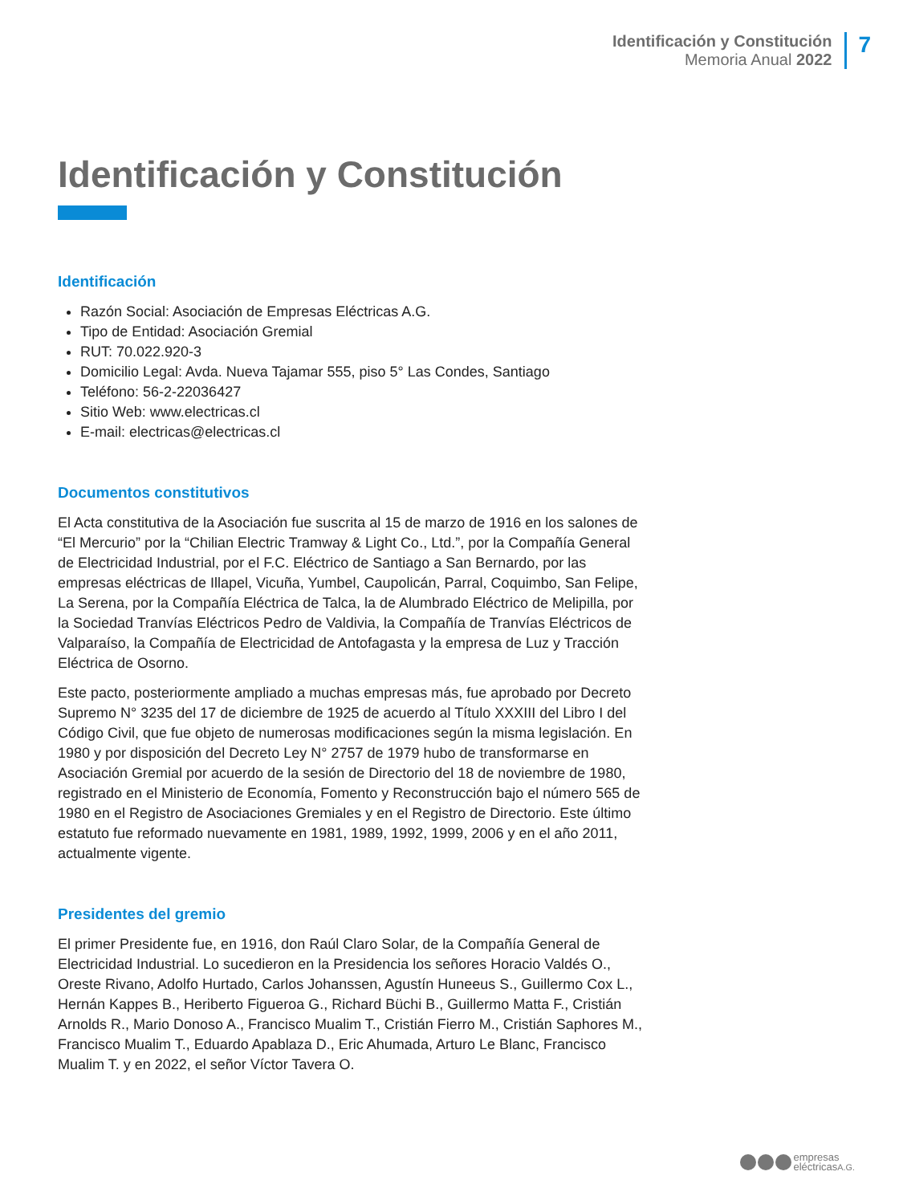Identificación y Constitución
Memoria Anual 2022
7
Identificación y Constitución
Identificación
Razón Social: Asociación de Empresas Eléctricas A.G.
Tipo de Entidad: Asociación Gremial
RUT: 70.022.920-3
Domicilio Legal: Avda. Nueva Tajamar 555, piso 5° Las Condes, Santiago
Teléfono: 56-2-22036427
Sitio Web: www.electricas.cl
E-mail: electricas@electricas.cl
Documentos constitutivos
El Acta constitutiva de la Asociación fue suscrita al 15 de marzo de 1916 en los salones de “El Mercurio” por la “Chilian Electric Tramway & Light Co., Ltd.”, por la Compañía General de Electricidad Industrial, por el F.C. Eléctrico de Santiago a San Bernardo, por las empresas eléctricas de Illapel, Vicuña, Yumbel, Caupolicán, Parral, Coquimbo, San Felipe, La Serena, por la Compañía Eléctrica de Talca, la de Alumbrado Eléctrico de Melipilla, por la Sociedad Tranvías Eléctricos Pedro de Valdivia, la Compañía de Tranvías Eléctricos de Valparaíso, la Compañía de Electricidad de Antofagasta y la empresa de Luz y Tracción Eléctrica de Osorno.
Este pacto, posteriormente ampliado a muchas empresas más, fue aprobado por Decreto Supremo N° 3235 del 17 de diciembre de 1925 de acuerdo al Título XXXIII del Libro I del Código Civil, que fue objeto de numerosas modificaciones según la misma legislación. En 1980 y por disposición del Decreto Ley N° 2757 de 1979 hubo de transformarse en Asociación Gremial por acuerdo de la sesión de Directorio del 18 de noviembre de 1980, registrado en el Ministerio de Economía, Fomento y Reconstrucción bajo el número 565 de 1980 en el Registro de Asociaciones Gremiales y en el Registro de Directorio. Este último estatuto fue reformado nuevamente en 1981, 1989, 1992, 1999, 2006 y en el año 2011, actualmente vigente.
Presidentes del gremio
El primer Presidente fue, en 1916, don Raúl Claro Solar, de la Compañía General de Electricidad Industrial. Lo sucedieron en la Presidencia los señores Horacio Valdés O., Oreste Rivano, Adolfo Hurtado, Carlos Johanssen, Agustín Huneeus S., Guillermo Cox L., Hernán Kappes B., Heriberto Figueroa G., Richard Büchi B., Guillermo Matta F., Cristián Arnolds R., Mario Donoso A., Francisco Mualim T., Cristián Fierro M., Cristián Saphores M., Francisco Mualim T., Eduardo Apablaza D., Eric Ahumada, Arturo Le Blanc, Francisco Mualim T. y en 2022, el señor Víctor Tavera O.
empresas
eléctricasA.G.